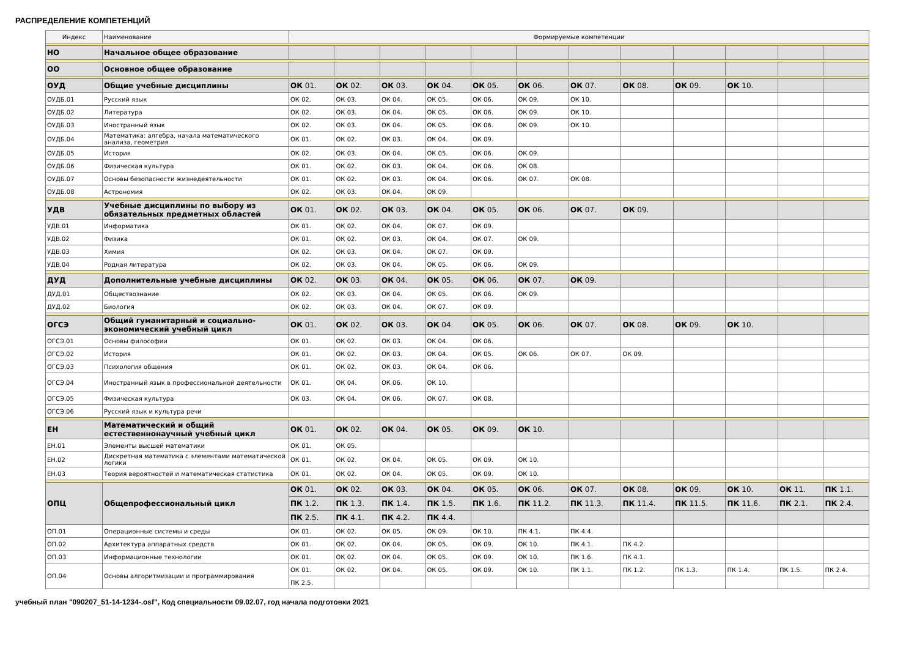РАСПРЕДЕЛЕНИЕ КОМПЕТЕНЦИЙ
| Индекс | Наименование | Формируемые компетенции | | | | | | | | | | | |
| --- | --- | --- | --- | --- | --- | --- | --- | --- | --- | --- | --- | --- | --- |
| НО | Начальное общее образование | | | | | | | | | | | | |
| ОО | Основное общее образование | | | | | | | | | | | | |
| ОУД | Общие учебные дисциплины | ОК 01. | ОК 02. | ОК 03. | ОК 04. | ОК 05. | ОК 06. | ОК 07. | ОК 08. | ОК 09. | ОК 10. | | |
| ОУДБ.01 | Русский язык | ОК 02. | ОК 03. | ОК 04. | ОК 05. | ОК 06. | ОК 09. | ОК 10. | | | | | |
| ОУДБ.02 | Литература | ОК 02. | ОК 03. | ОК 04. | ОК 05. | ОК 06. | ОК 09. | ОК 10. | | | | | |
| ОУДБ.03 | Иностранный язык | ОК 02. | ОК 03. | ОК 04. | ОК 05. | ОК 06. | ОК 09. | ОК 10. | | | | | |
| ОУДБ.04 | Математика: алгебра, начала математического анализа, геометрия | ОК 01. | ОК 02. | ОК 03. | ОК 04. | ОК 09. | | | | | | | |
| ОУДБ.05 | История | ОК 02. | ОК 03. | ОК 04. | ОК 05. | ОК 06. | ОК 09. | | | | | | |
| ОУДБ.06 | Физическая культура | ОК 01. | ОК 02. | ОК 03. | ОК 04. | ОК 06. | ОК 08. | | | | | | |
| ОУДБ.07 | Основы безопасности жизнедеятельности | ОК 01. | ОК 02. | ОК 03. | ОК 04. | ОК 06. | ОК 07. | ОК 08. | | | | | |
| ОУДБ.08 | Астрономия | ОК 02. | ОК 03. | ОК 04. | ОК 09. | | | | | | | | |
| УДВ | Учебные дисциплины по выбору из обязательных предметных областей | ОК 01. | ОК 02. | ОК 03. | ОК 04. | ОК 05. | ОК 06. | ОК 07. | ОК 09. | | | | |
| УДВ.01 | Информатика | ОК 01. | ОК 02. | ОК 04. | ОК 07. | ОК 09. | | | | | | | |
| УДВ.02 | Физика | ОК 01. | ОК 02. | ОК 03. | ОК 04. | ОК 07. | ОК 09. | | | | | | |
| УДВ.03 | Химия | ОК 02. | ОК 03. | ОК 04. | ОК 07. | ОК 09. | | | | | | | |
| УДВ.04 | Родная литература | ОК 02. | ОК 03. | ОК 04. | ОК 05. | ОК 06. | ОК 09. | | | | | | |
| ДУД | Дополнительные учебные дисциплины | ОК 02. | ОК 03. | ОК 04. | ОК 05. | ОК 06. | ОК 07. | ОК 09. | | | | | |
| ДУД.01 | Обществознание | ОК 02. | ОК 03. | ОК 04. | ОК 05. | ОК 06. | ОК 09. | | | | | | |
| ДУД.02 | Биология | ОК 02. | ОК 03. | ОК 04. | ОК 07. | ОК 09. | | | | | | | |
| ОГСЭ | Общий гуманитарный и социально-экономический учебный цикл | ОК 01. | ОК 02. | ОК 03. | ОК 04. | ОК 05. | ОК 06. | ОК 07. | ОК 08. | ОК 09. | ОК 10. | | |
| ОГСЭ.01 | Основы философии | ОК 01. | ОК 02. | ОК 03. | ОК 04. | ОК 06. | | | | | | | |
| ОГСЭ.02 | История | ОК 01. | ОК 02. | ОК 03. | ОК 04. | ОК 05. | ОК 06. | ОК 07. | ОК 09. | | | | |
| ОГСЭ.03 | Психология общения | ОК 01. | ОК 02. | ОК 03. | ОК 04. | ОК 06. | | | | | | | |
| ОГСЭ.04 | Иностранный язык в профессиональной деятельности | ОК 01. | ОК 04. | ОК 06. | ОК 10. | | | | | | | | |
| ОГСЭ.05 | Физическая культура | ОК 03. | ОК 04. | ОК 06. | ОК 07. | ОК 08. | | | | | | | |
| ОГСЭ.06 | Русский язык и культура речи | | | | | | | | | | | | |
| ЕН | Математический и общий естественнонаучный учебный цикл | ОК 01. | ОК 02. | ОК 04. | ОК 05. | ОК 09. | ОК 10. | | | | | | |
| ЕН.01 | Элементы высшей математики | ОК 01. | ОК 05. | | | | | | | | | | |
| ЕН.02 | Дискретная математика с элементами математической логики | ОК 01. | ОК 02. | ОК 04. | ОК 05. | ОК 09. | ОК 10. | | | | | | |
| ЕН.03 | Теория вероятностей и математическая статистика | ОК 01. | ОК 02. | ОК 04. | ОК 05. | ОК 09. | ОК 10. | | | | | | |
| ОПЦ | Общепрофессиональный цикл | ОК 01. | ОК 02. | ОК 03. | ОК 04. | ОК 05. | ОК 06. | ОК 07. | ОК 08. | ОК 09. | ОК 10. | ОК 11. | ПК 1.1. |
| | | ПК 1.2. | ПК 1.3. | ПК 1.4. | ПК 1.5. | ПК 1.6. | ПК 11.2. | ПК 11.3. | ПК 11.4. | ПК 11.5. | ПК 11.6. | ПК 2.1. | ПК 2.4. |
| | | ПК 2.5. | ПК 4.1. | ПК 4.2. | ПК 4.4. | | | | | | | | |
| ОП.01 | Операционные системы и среды | ОК 01. | ОК 02. | ОК 05. | ОК 09. | ОК 10. | ПК 4.1. | ПК 4.4. | | | | | |
| ОП.02 | Архитектура аппаратных средств | ОК 01. | ОК 02. | ОК 04. | ОК 05. | ОК 09. | ОК 10. | ПК 4.1. | ПК 4.2. | | | | |
| ОП.03 | Информационные технологии | ОК 01. | ОК 02. | ОК 04. | ОК 05. | ОК 09. | ОК 10. | ПК 1.6. | ПК 4.1. | | | | |
| ОП.04 | Основы алгоритмизации и программирования | ОК 01. | ОК 02. | ОК 04. | ОК 05. | ОК 09. | ОК 10. | ПК 1.1. | ПК 1.2. | ПК 1.3. | ПК 1.4. | ПК 1.5. | ПК 2.4. |
| | | ПК 2.5. | | | | | | | | | | | |
учебный план "090207_51-14-1234-.osf", Код специальности 09.02.07, год начала подготовки 2021